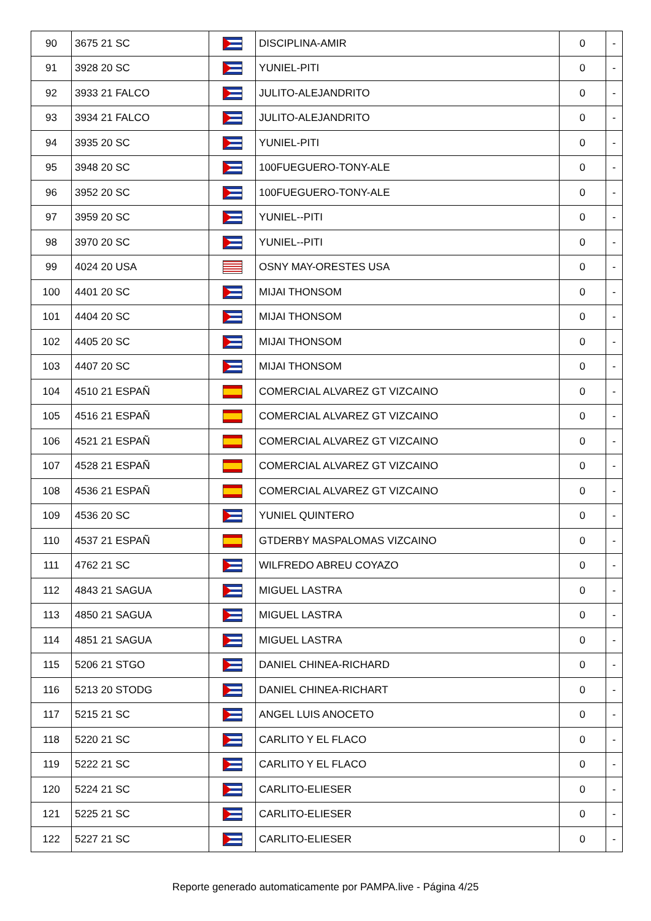| 90 | 3675 21 SC | | DISCIPLINA-AMIR | 0 | - |
| 91 | 3928 20 SC | | YUNIEL-PITI | 0 | - |
| 92 | 3933 21 FALCO | | JULITO-ALEJANDRITO | 0 | - |
| 93 | 3934 21 FALCO | | JULITO-ALEJANDRITO | 0 | - |
| 94 | 3935 20 SC | | YUNIEL-PITI | 0 | - |
| 95 | 3948 20 SC | | 100FUEGUERO-TONY-ALE | 0 | - |
| 96 | 3952 20 SC | | 100FUEGUERO-TONY-ALE | 0 | - |
| 97 | 3959 20 SC | | YUNIEL--PITI | 0 | - |
| 98 | 3970 20 SC | | YUNIEL--PITI | 0 | - |
| 99 | 4024 20 USA | | OSNY MAY-ORESTES USA | 0 | - |
| 100 | 4401 20 SC | | MIJAI THONSOM | 0 | - |
| 101 | 4404 20 SC | | MIJAI THONSOM | 0 | - |
| 102 | 4405 20 SC | | MIJAI THONSOM | 0 | - |
| 103 | 4407 20 SC | | MIJAI THONSOM | 0 | - |
| 104 | 4510 21 ESPAÑ | | COMERCIAL ALVAREZ GT VIZCAINO | 0 | - |
| 105 | 4516 21 ESPAÑ | | COMERCIAL ALVAREZ GT VIZCAINO | 0 | - |
| 106 | 4521 21 ESPAÑ | | COMERCIAL ALVAREZ GT VIZCAINO | 0 | - |
| 107 | 4528 21 ESPAÑ | | COMERCIAL ALVAREZ GT VIZCAINO | 0 | - |
| 108 | 4536 21 ESPAÑ | | COMERCIAL ALVAREZ GT VIZCAINO | 0 | - |
| 109 | 4536 20 SC | | YUNIEL QUINTERO | 0 | - |
| 110 | 4537 21 ESPAÑ | | GTDERBY MASPALOMAS VIZCAINO | 0 | - |
| 111 | 4762 21 SC | | WILFREDO ABREU COYAZO | 0 | - |
| 112 | 4843 21 SAGUA | | MIGUEL LASTRA | 0 | - |
| 113 | 4850 21 SAGUA | | MIGUEL LASTRA | 0 | - |
| 114 | 4851 21 SAGUA | | MIGUEL LASTRA | 0 | - |
| 115 | 5206 21 STGO | | DANIEL CHINEA-RICHARD | 0 | - |
| 116 | 5213 20 STODG | | DANIEL CHINEA-RICHART | 0 | - |
| 117 | 5215 21 SC | | ANGEL LUIS ANOCETO | 0 | - |
| 118 | 5220 21 SC | | CARLITO Y EL FLACO | 0 | - |
| 119 | 5222 21 SC | | CARLITO Y EL FLACO | 0 | - |
| 120 | 5224 21 SC | | CARLITO-ELIESER | 0 | - |
| 121 | 5225 21 SC | | CARLITO-ELIESER | 0 | - |
| 122 | 5227 21 SC | | CARLITO-ELIESER | 0 | - |
Reporte generado automaticamente por PAMPA.live - Página 4/25